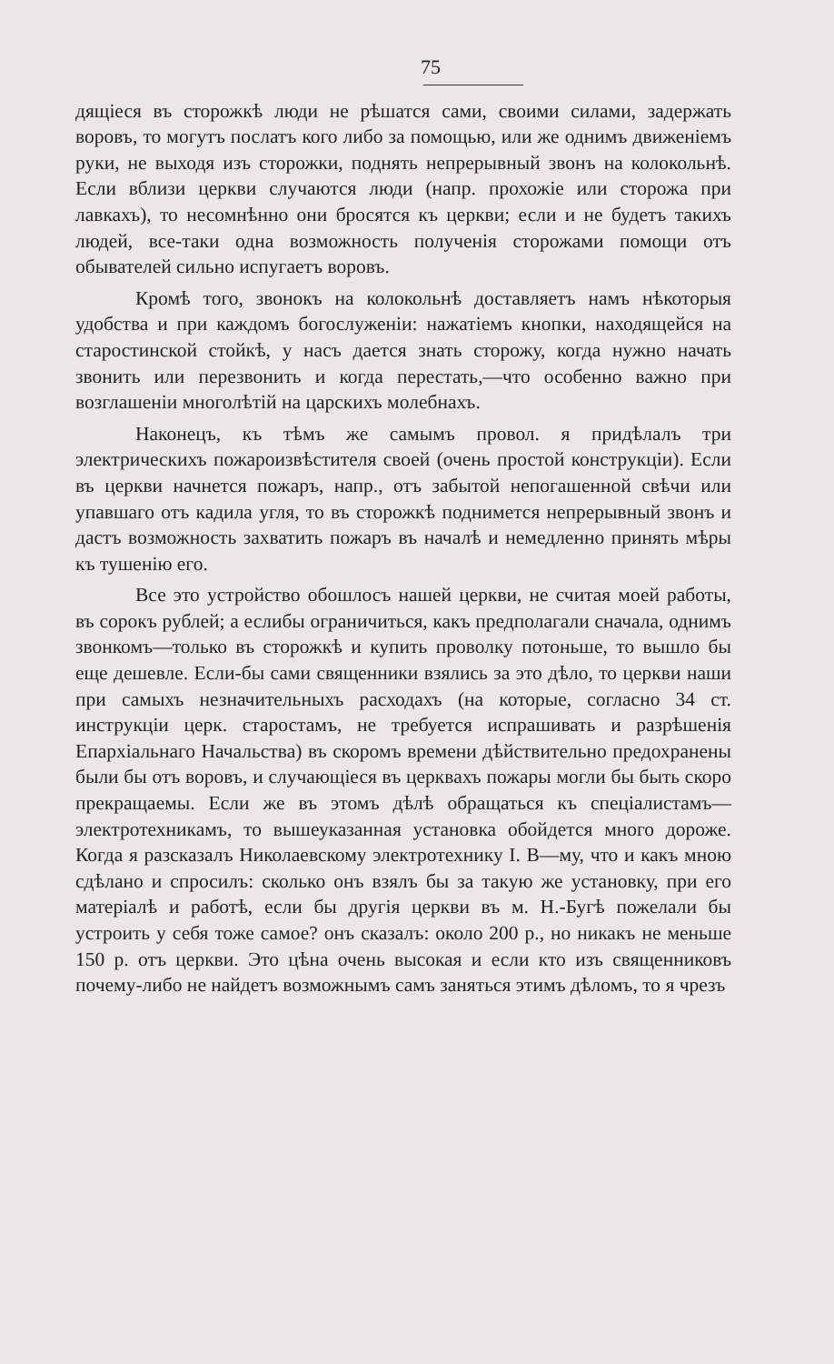75
дящіеся въ сторожкѣ люди не рѣшатся сами, своими силами, задержать воровъ, то могутъ послатъ кого либо за помощью, или же однимъ движеніемъ руки, не выходя изъ сторожки, поднять непрерывный звонъ на колокольнѣ. Если вблизи церкви случаются люди (напр. прохожіе или сторожа при лавкахъ), то несомнѣнно они бросятся къ церкви; если и не будетъ такихъ людей, все-таки одна возможность полученія сторожами помощи отъ обывателей сильно испугаетъ воровъ.
Кромѣ того, звонокъ на колокольнѣ доставляетъ намъ нѣкоторыя удобства и при каждомъ богослуженіи: нажатіемъ кнопки, находящейся на старостинской стойкѣ, у насъ дается знать сторожу, когда нужно начать звонить или перезвонить и когда перестать,—что особенно важно при возглашеніи многолѣтій на царскихъ молебнахъ.
Наконецъ, къ тѣмъ же самымъ провол. я придѣлалъ три электрическихъ пожароизвѣстителя своей (очень простой конструкціи). Если въ церкви начнется пожаръ, напр., отъ забытой непогашенной свѣчи или упавшаго отъ кадила угля, то въ сторожкѣ поднимется непрерывный звонъ и дастъ возможность захватить пожаръ въ началѣ и немедленно принять мѣры къ тушенію его.
Все это устройство обошлосъ нашей церкви, не считая моей работы, въ сорокъ рублей; а еслибы ограничиться, какъ предполагали сначала, однимъ звонкомъ—только въ сторожкѣ и купить проволку потоньше, то вышло бы еще дешевле. Если-бы сами священники взялись за это дѣло, то церкви наши при самыхъ незначительныхъ расходахъ (на которые, согласно 34 ст. инструкціи церк. старостамъ, не требуется испрашивать и разрѣшенія Епархіальнаго Начальства) въ скоромъ времени дѣйствительно предохранены были бы отъ воровъ, и случающіеся въ церквахъ пожары могли бы быть скоро прекращаемы. Если же въ этомъ дѣлѣ обращаться къ спеціалистамъ—электротехникамъ, то вышеуказанная установка обойдется много дороже. Когда я разсказалъ Николаевскому электротехнику І. В—му, что и какъ мною сдѣлано и спросилъ: сколько онъ взялъ бы за такую же установку, при его матеріалѣ и работѣ, если бы другія церкви въ м. Н.-Бугѣ пожелали бы устроить у себя тоже самое? онъ сказалъ: около 200 р., но никакъ не меньше 150 р. отъ церкви. Это цѣна очень высокая и если кто изъ священниковъ почему-либо не найдетъ возможнымъ самъ заняться этимъ дѣломъ, то я чрезъ